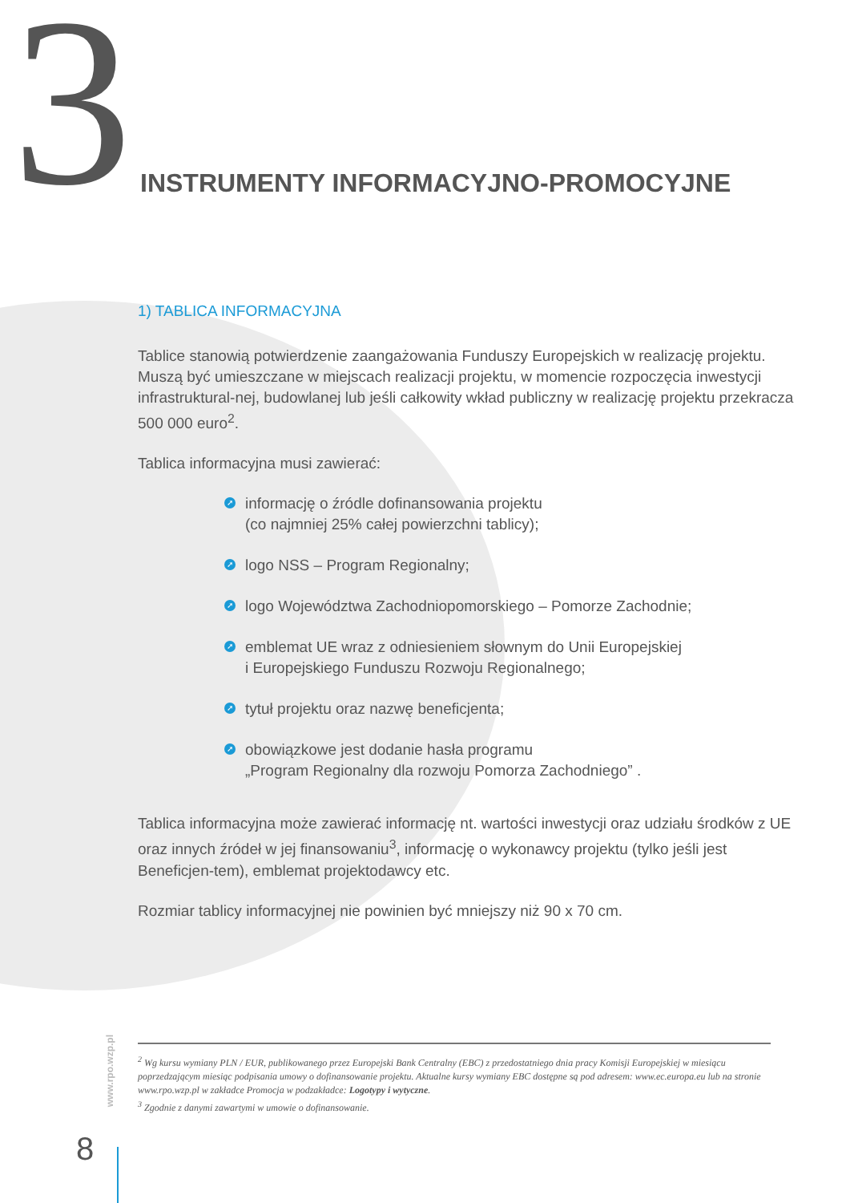3
INSTRUMENTY INFORMACYJNO-PROMOCYJNE
1) TABLICA INFORMACYJNA
Tablice stanowią potwierdzenie zaangażowania Funduszy Europejskich w realizację projektu. Muszą być umieszczane w miejscach realizacji projektu, w momencie rozpoczęcia inwestycji infrastruktural-nej, budowlanej lub jeśli całkowity wkład publiczny w realizację projektu przekracza 500 000 euro<sup>2</sup>.
Tablica informacyjna musi zawierać:
➚ informację o źródle dofinansowania projektu
(co najmniej 25% całej powierzchni tablicy);
➚ logo NSS – Program Regionalny;
➚ logo Województwa Zachodniopomorskiego – Pomorze Zachodnie;
➚ emblemat UE wraz z odniesieniem słownym do Unii Europejskiej
i Europejskiego Funduszu Rozwoju Regionalnego;
➚ tytuł projektu oraz nazwę beneficjenta;
➚ obowiązkowe jest dodanie hasła programu
„Program Regionalny dla rozwoju Pomorza Zachodniego” .
Tablica informacyjna może zawierać informację nt. wartości inwestycji oraz udziału środków z UE oraz innych źródeł w jej finansowaniu<sup>3</sup>, informację o wykonawcy projektu (tylko jeśli jest Beneficjen-tem), emblemat projektodawcy etc.
Rozmiar tablicy informacyjnej nie powinien być mniejszy niż 90 x 70 cm.
www.rpo.wzp.pl
<sup>2</sup> Wg kursu wymiany PLN / EUR, publikowanego przez Europejski Bank Centralny (EBC) z przedostatniego dnia pracy Komisji Europejskiej w miesiącu poprzedzającym miesiąc podpisania umowy o dofinansowanie projektu. Aktualne kursy wymiany EBC dostępne są pod adresem: www.ec.europa.eu lub na stronie www.rpo.wzp.pl w zakładce Promocja w podzakładce: Logotypy i wytyczne.
<sup>3</sup> Zgodnie z danymi zawartymi w umowie o dofinansowanie.
8